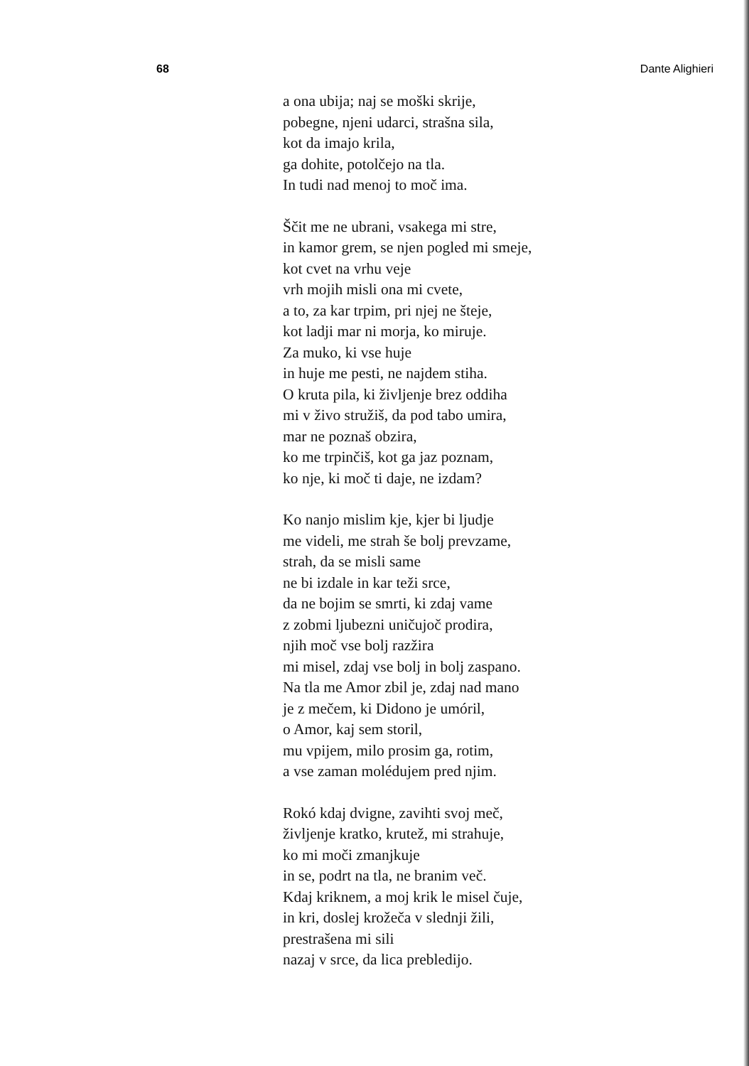68 Dante Alighieri
a ona ubija; naj se moški skrije,
pobegne, njeni udarci, strašna sila,
kot da imajo krila,
ga dohite, potolčejo na tla.
In tudi nad menoj to moč ima.
Ščit me ne ubrani, vsakega mi stre,
in kamor grem, se njen pogled mi smeje,
kot cvet na vrhu veje
vrh mojih misli ona mi cvete,
a to, za kar trpim, pri njej ne šteje,
kot ladji mar ni morja, ko miruje.
Za muko, ki vse huje
in huje me pesti, ne najdem stiha.
O kruta pila, ki življenje brez oddiha
mi v živo stružiš, da pod tabo umira,
mar ne poznaš obzira,
ko me trpinčiš, kot ga jaz poznam,
ko nje, ki moč ti daje, ne izdam?
Ko nanjo mislim kje, kjer bi ljudje
me videli, me strah še bolj prevzame,
strah, da se misli same
ne bi izdale in kar teži srce,
da ne bojim se smrti, ki zdaj vame
z zobmi ljubezni uničujoč prodira,
njih moč vse bolj razžira
mi misel, zdaj vse bolj in bolj zaspano.
Na tla me Amor zbil je, zdaj nad mano
je z mečem, ki Didono je umóril,
o Amor, kaj sem storil,
mu vpijem, milo prosim ga, rotim,
a vse zaman molédujem pred njim.
Rokó kdaj dvigne, zavihti svoj meč,
življenje kratko, krutež, mi strahuje,
ko mi moči zmanjkuje
in se, podrt na tla, ne branim več.
Kdaj kriknem, a moj krik le misel čuje,
in kri, doslej krožeča v slednji žili,
prestrašena mi sili
nazaj v srce, da lica prebledijo.